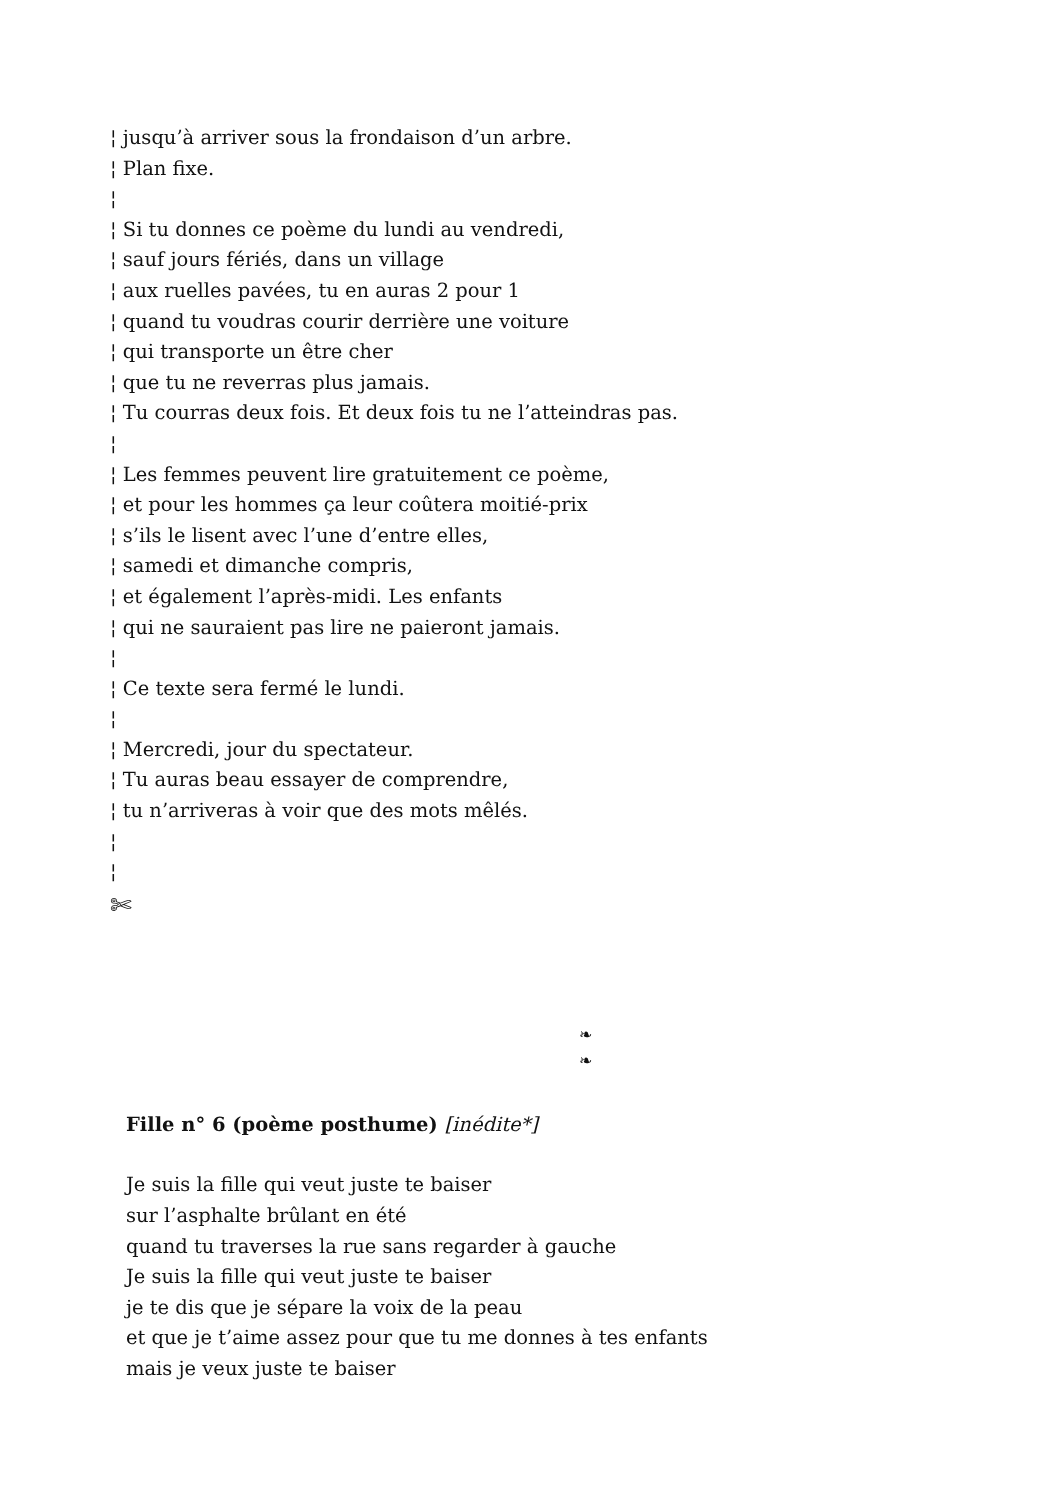¦ jusqu’à arriver sous la frondaison d’un arbre. ¦ Plan fixe. ¦ ¦ Si tu donnes ce poème du lundi au vendredi, ¦ sauf jours fériés, dans un village ¦ aux ruelles pavées, tu en auras 2 pour 1 ¦ quand tu voudras courir derrière une voiture ¦ qui transporte un être cher ¦ que tu ne reverras plus jamais. ¦ Tu courras deux fois. Et deux fois tu ne l’atteindras pas. ¦ ¦ Les femmes peuvent lire gratuitement ce poème, ¦ et pour les hommes ça leur coûtera moitié-prix ¦ s’ils le lisent avec l’une d’entre elles, ¦ samedi et dimanche compris, ¦ et également l’après-midi. Les enfants ¦ qui ne sauraient pas lire ne paieront jamais. ¦ ¦ Ce texte sera fermé le lundi. ¦ ¦ Mercredi, jour du spectateur. ¦ Tu auras beau essayer de comprendre, ¦ tu n’arriveras à voir que des mots mêlés. ¦ ¦
✄
❧
❧
Fille n° 6 (poème posthume) [inédite*]
Je suis la fille qui veut juste te baiser
sur l’asphalte brûlant en été
quand tu traverses la rue sans regarder à gauche
Je suis la fille qui veut juste te baiser
je te dis que je sépare la voix de la peau
et que je t’aime assez pour que tu me donnes à tes enfants
mais je veux juste te baiser